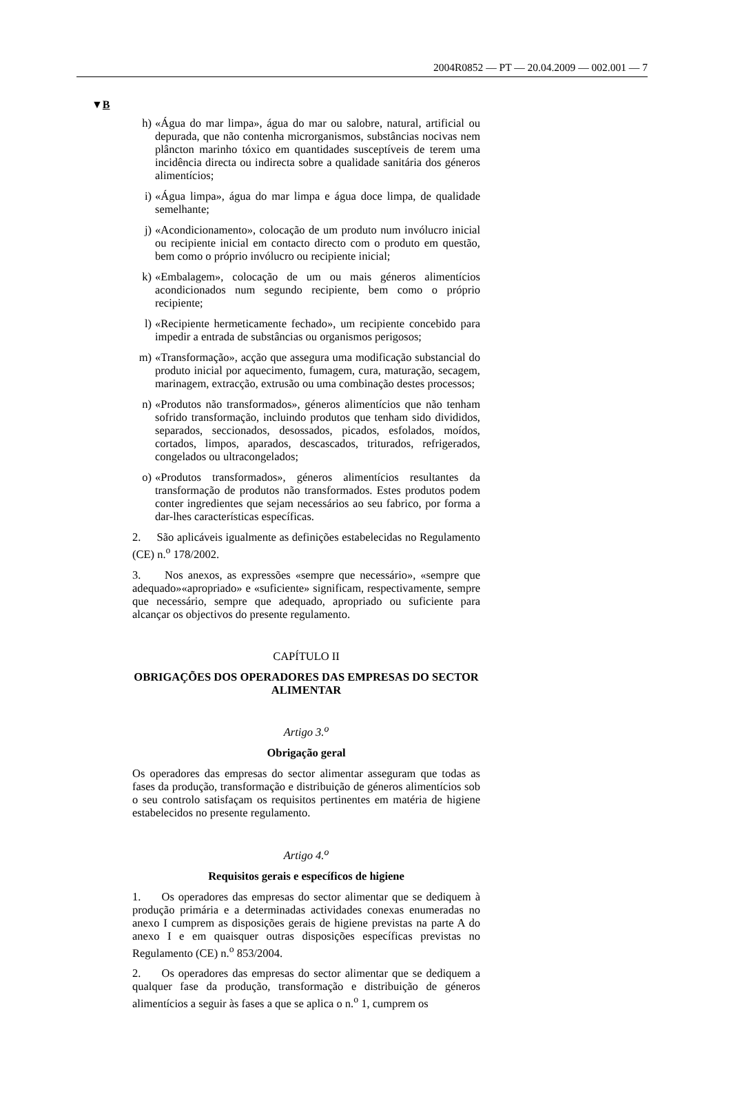2004R0852 — PT — 20.04.2009 — 002.001 — 7
▼B
h) «Água do mar limpa», água do mar ou salobre, natural, artificial ou depurada, que não contenha microrganismos, substâncias nocivas nem plâncton marinho tóxico em quantidades susceptíveis de terem uma incidência directa ou indirecta sobre a qualidade sanitária dos géneros alimentícios;
i) «Água limpa», água do mar limpa e água doce limpa, de qualidade semelhante;
j) «Acondicionamento», colocação de um produto num invólucro inicial ou recipiente inicial em contacto directo com o produto em questão, bem como o próprio invólucro ou recipiente inicial;
k) «Embalagem», colocação de um ou mais géneros alimentícios acondicionados num segundo recipiente, bem como o próprio recipiente;
l) «Recipiente hermeticamente fechado», um recipiente concebido para impedir a entrada de substâncias ou organismos perigosos;
m) «Transformação», acção que assegura uma modificação substancial do produto inicial por aquecimento, fumagem, cura, maturação, secagem, marinagem, extracção, extrusão ou uma combinação destes processos;
n) «Produtos não transformados», géneros alimentícios que não tenham sofrido transformação, incluindo produtos que tenham sido divididos, separados, seccionados, desossados, picados, esfolados, moídos, cortados, limpos, aparados, descascados, triturados, refrigerados, congelados ou ultracongelados;
o) «Produtos transformados», géneros alimentícios resultantes da transformação de produtos não transformados. Estes produtos podem conter ingredientes que sejam necessários ao seu fabrico, por forma a dar-lhes características específicas.
2. São aplicáveis igualmente as definições estabelecidas no Regulamento (CE) n.<sup>o</sup> 178/2002.
3. Nos anexos, as expressões «sempre que necessário», «sempre que adequado»«apropriado» e «suficiente» significam, respectivamente, sempre que necessário, sempre que adequado, apropriado ou suficiente para alcançar os objectivos do presente regulamento.
CAPÍTULO II
OBRIGAÇÕES DOS OPERADORES DAS EMPRESAS DO SECTOR ALIMENTAR
Artigo 3.<sup>o</sup>
Obrigação geral
Os operadores das empresas do sector alimentar asseguram que todas as fases da produção, transformação e distribuição de géneros alimentícios sob o seu controlo satisfaçam os requisitos pertinentes em matéria de higiene estabelecidos no presente regulamento.
Artigo 4.<sup>o</sup>
Requisitos gerais e específicos de higiene
1. Os operadores das empresas do sector alimentar que se dediquem à produção primária e a determinadas actividades conexas enumeradas no anexo I cumprem as disposições gerais de higiene previstas na parte A do anexo I e em quaisquer outras disposições específicas previstas no Regulamento (CE) n.<sup>o</sup> 853/2004.
2. Os operadores das empresas do sector alimentar que se dediquem a qualquer fase da produção, transformação e distribuição de géneros alimentícios a seguir às fases a que se aplica o n.<sup>o</sup> 1, cumprem os